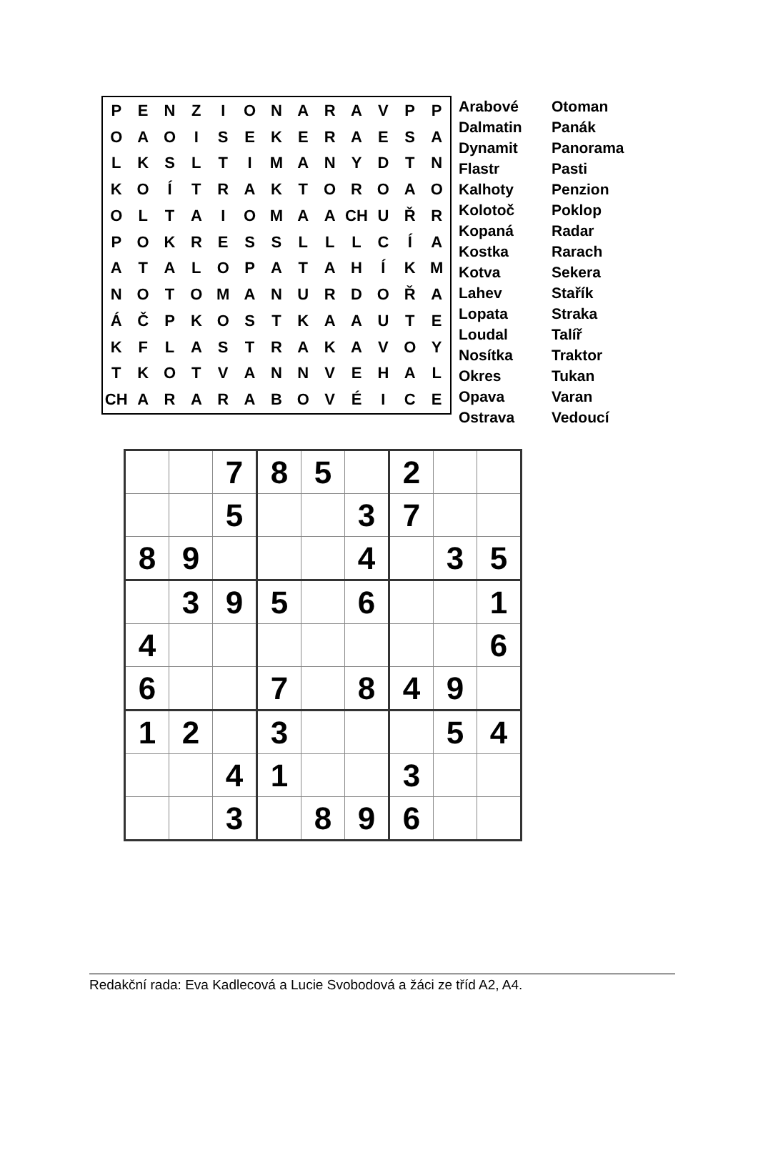| P | E | N | Z | I | O | N | A | R | A | V | P | P |
| O | A | O | I | S | E | K | E | R | A | E | S | A |
| L | K | S | L | T | I | M | A | N | Y | D | T | N |
| K | O | Í | T | R | A | K | T | O | R | O | A | O |
| O | L | T | A | I | O | M | A | A | CH | U | Ř | R |
| P | O | K | R | E | S | S | L | L | L | C | Í | A |
| A | T | A | L | O | P | A | T | A | H | Í | K | M |
| N | O | T | O | M | A | N | U | R | D | O | Ř | A |
| Á | Č | P | K | O | S | T | K | A | A | U | T | E |
| K | F | L | A | S | T | R | A | K | A | V | O | Y |
| T | K | O | T | V | A | N | N | V | E | H | A | L |
| CH | A | R | A | R | A | B | O | V | É | I | C | E |
Arabové
Dalmatin
Dynamit
Flastr
Kalhoty
Kolotoč
Kopaná
Kostka
Kotva
Lahev
Lopata
Loudal
Nosítka
Okres
Opava
Ostrava
Otoman
Panák
Panorama
Pasti
Penzion
Poklop
Radar
Rarach
Sekera
Stařík
Straka
Talíř
Traktor
Tukan
Varan
Vedoucí
| | | 7 | 8 | 5 | | 2 | | |
| | | 5 | | | 3 | 7 | | |
| 8 | 9 | | | | 4 | | 3 | 5 |
| | 3 | 9 | 5 | | 6 | | | 1 |
| 4 | | | | | | | | 6 |
| 6 | | | 7 | | 8 | 4 | 9 | |
| 1 | 2 | | 3 | | | | 5 | 4 |
| | | 4 | 1 | | | 3 | | |
| | | 3 | | 8 | 9 | 6 | | |
Redakční rada: Eva Kadlecová a Lucie Svobodová a žáci ze tříd A2, A4.